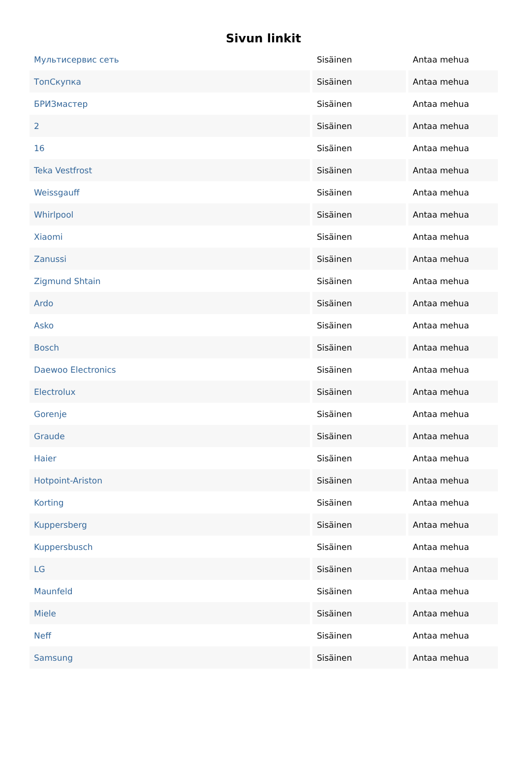Sivun linkit
| Мультисервис сеть | Sisäinen | Antaa mehua |
| ТопСкупка | Sisäinen | Antaa mehua |
| БРИЗмастер | Sisäinen | Antaa mehua |
| 2 | Sisäinen | Antaa mehua |
| 16 | Sisäinen | Antaa mehua |
| Teka Vestfrost | Sisäinen | Antaa mehua |
| Weissgauff | Sisäinen | Antaa mehua |
| Whirlpool | Sisäinen | Antaa mehua |
| Xiaomi | Sisäinen | Antaa mehua |
| Zanussi | Sisäinen | Antaa mehua |
| Zigmund Shtain | Sisäinen | Antaa mehua |
| Ardo | Sisäinen | Antaa mehua |
| Asko | Sisäinen | Antaa mehua |
| Bosch | Sisäinen | Antaa mehua |
| Daewoo Electronics | Sisäinen | Antaa mehua |
| Electrolux | Sisäinen | Antaa mehua |
| Gorenje | Sisäinen | Antaa mehua |
| Graude | Sisäinen | Antaa mehua |
| Haier | Sisäinen | Antaa mehua |
| Hotpoint-Ariston | Sisäinen | Antaa mehua |
| Korting | Sisäinen | Antaa mehua |
| Kuppersberg | Sisäinen | Antaa mehua |
| Kuppersbusch | Sisäinen | Antaa mehua |
| LG | Sisäinen | Antaa mehua |
| Maunfeld | Sisäinen | Antaa mehua |
| Miele | Sisäinen | Antaa mehua |
| Neff | Sisäinen | Antaa mehua |
| Samsung | Sisäinen | Antaa mehua |